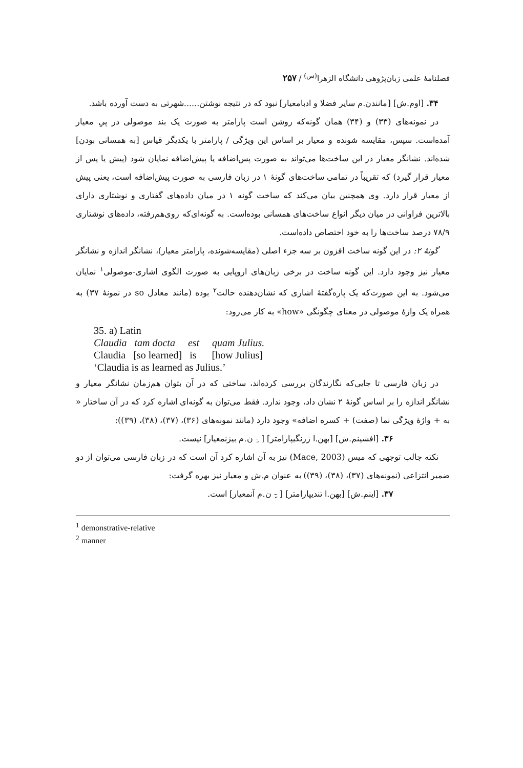فصلنامهٔ علمی زبان‌پژوهی دانشگاه الزهرا<sup>(س)</sup> / ۲۵۷
۳۴. [اوم.ش] [مانندن.م سایر فضلا و ادبامعیار] نبود که در نتیجه نوشتن......شهرتی به دست آورده باشد.
در نمونه‌های (۳۳) و (۳۴) همان گونه‌که روشن است پارامتر به صورت یک بند موصولی در پیِ معیار آمده‌است. سپس، مقایسه شونده و معیار بر اساس این ویژگی / پارامتر با یکدیگر قیاس [به همسانی بودن] شده‌اند. نشانگر معیار در این ساخت‌ها می‌تواند به صورت پس‌اضافه یا پیش‌اضافه نمایان شود (پیش یا پس از معیار قرار گیرد) که تقریباً در تمامی ساخت‌های گونهٔ ۱ در زبان فارسی به صورت پیش‌اضافه است، یعنی پیش از معیار قرار دارد. وی همچنین بیان می‌کند که ساخت گونه ۱ در میان داده‌های گفتاری و نوشتاری دارای بالاترین فراوانی در میان دیگر انواع ساخت‌های همسانی بوده‌است. به گونه‌ای‌که روی‌هم‌رفته، داده‌های نوشتاری ۷۸/۹ درصد ساخت‌ها را به خود اختصاص داده‌است.
گونهٔ ۲: در این گونه ساخت افزون بر سه جزء اصلی (مقایسه‌شونده، پارامتر معیار)، نشانگر اندازه و نشانگر معیار نیز وجود دارد. این گونه ساخت در برخی زبان‌های اروپایی به صورت الگوی اشاری-موصولی<sup>۱</sup> نمایان می‌شود. به این صورت‌که یک پاره‌گفتهٔ اشاری که نشان‌دهنده حالت<sup>۲</sup> بوده (مانند معادل so در نمونهٔ ۳۷) به همراه یک واژهٔ موصولی در معنای چگونگی «how» به کار می‌رود:
35. a) Latin
Claudia tam docta est quam Julius.
Claudia [so learned] is [how Julius]
‘Claudia is as learned as Julius.’
در زبان فارسی تا جایی‌که نگارندگان بررسی کرده‌اند، ساختی که در آن بتوان هم‌زمان نشانگر معیار و نشانگر اندازه را بر اساس گونهٔ ۲ نشان داد، وجود ندارد. فقط می‌توان به گونه‌ای اشاره کرد که در آن ساختار « به + واژهٔ ویژگی نما (صفت) + کسره اضافه» وجود دارد (مانند نمونه‌های (۳۶)، (۳۷)، (۳۸)، (۳۹)):
۳۶. [افشینم.ش] [بهن.ا زرنگیپارامتر] [ -ِ ن.م بیژنمعیار] نیست.
نکته جالب توجهی که میس (Mace, 2003) نیز به آن اشاره کرد آن است که در زبان فارسی می‌توان از دو ضمیر انتزاعی (نمونه‌های (۳۷)، (۳۸)، (۳۹)) به عنوان م.ش و معیار نیز بهره گرفت:
۳۷. [اینم.ش] [بهن.ا تندیپارامتر] [ -ِ ن.م آنمعیار] است.
<sup>1</sup> demonstrative-relative
<sup>2</sup> manner